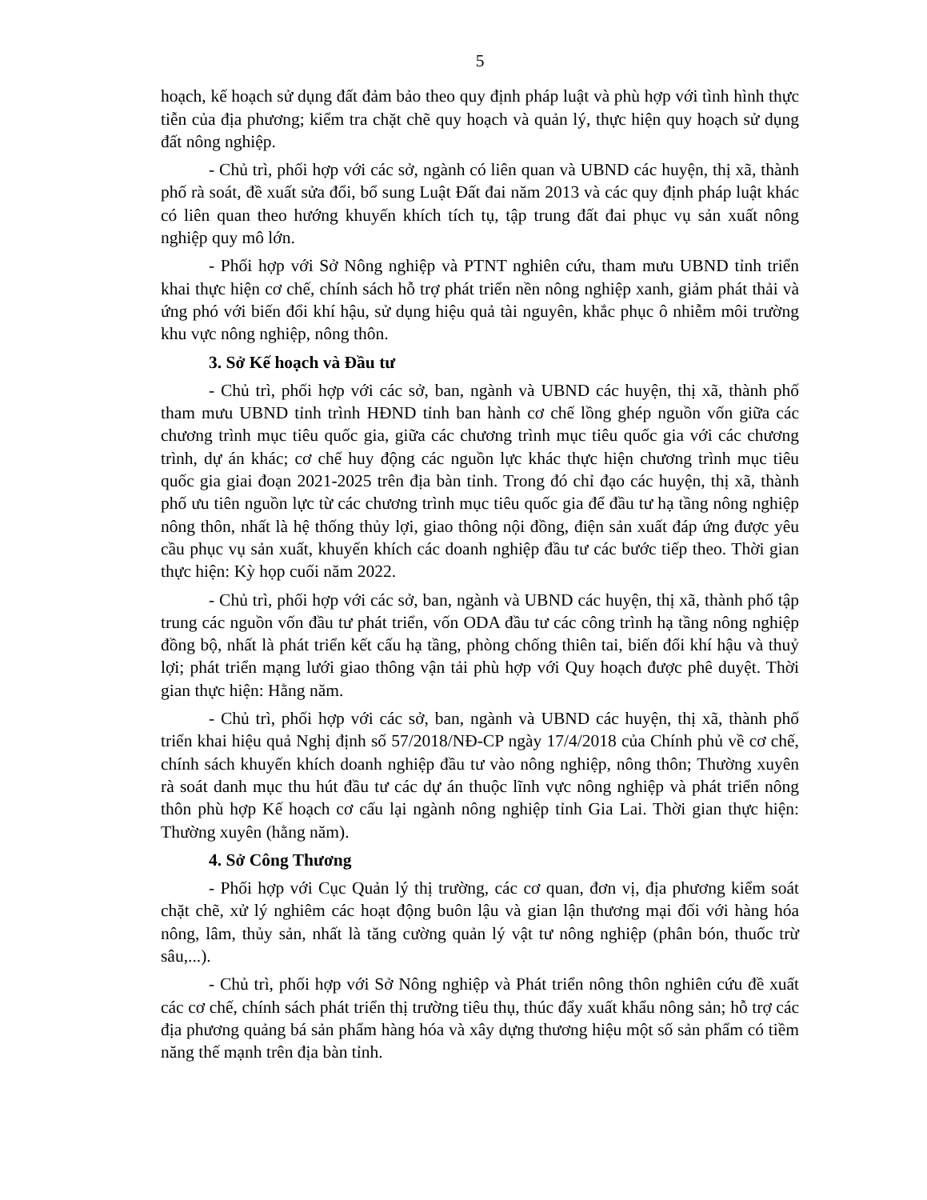5
hoạch, kế hoạch sử dụng đất đảm bảo theo quy định pháp luật và phù hợp với tình hình thực tiễn của địa phương; kiểm tra chặt chẽ quy hoạch và quản lý, thực hiện quy hoạch sử dụng đất nông nghiệp.
- Chủ trì, phối hợp với các sở, ngành có liên quan và UBND các huyện, thị xã, thành phố rà soát, đề xuất sửa đổi, bổ sung Luật Đất đai năm 2013 và các quy định pháp luật khác có liên quan theo hướng khuyến khích tích tụ, tập trung đất đai phục vụ sản xuất nông nghiệp quy mô lớn.
- Phối hợp với Sở Nông nghiệp và PTNT nghiên cứu, tham mưu UBND tỉnh triển khai thực hiện cơ chế, chính sách hỗ trợ phát triển nền nông nghiệp xanh, giảm phát thải và ứng phó với biến đổi khí hậu, sử dụng hiệu quả tài nguyên, khắc phục ô nhiễm môi trường khu vực nông nghiệp, nông thôn.
3. Sở Kế hoạch và Đầu tư
- Chủ trì, phối hợp với các sở, ban, ngành và UBND các huyện, thị xã, thành phố tham mưu UBND tỉnh trình HĐND tỉnh ban hành cơ chế lồng ghép nguồn vốn giữa các chương trình mục tiêu quốc gia, giữa các chương trình mục tiêu quốc gia với các chương trình, dự án khác; cơ chế huy động các nguồn lực khác thực hiện chương trình mục tiêu quốc gia giai đoạn 2021-2025 trên địa bàn tỉnh. Trong đó chỉ đạo các huyện, thị xã, thành phố ưu tiên nguồn lực từ các chương trình mục tiêu quốc gia để đầu tư hạ tầng nông nghiệp nông thôn, nhất là hệ thống thủy lợi, giao thông nội đồng, điện sản xuất đáp ứng được yêu cầu phục vụ sản xuất, khuyến khích các doanh nghiệp đầu tư các bước tiếp theo. Thời gian thực hiện: Kỳ họp cuối năm 2022.
- Chủ trì, phối hợp với các sở, ban, ngành và UBND các huyện, thị xã, thành phố tập trung các nguồn vốn đầu tư phát triển, vốn ODA đầu tư các công trình hạ tầng nông nghiệp đồng bộ, nhất là phát triển kết cấu hạ tầng, phòng chống thiên tai, biến đổi khí hậu và thuỷ lợi; phát triển mạng lưới giao thông vận tải phù hợp với Quy hoạch được phê duyệt. Thời gian thực hiện: Hằng năm.
- Chủ trì, phối hợp với các sở, ban, ngành và UBND các huyện, thị xã, thành phố triển khai hiệu quả Nghị định số 57/2018/NĐ-CP ngày 17/4/2018 của Chính phủ về cơ chế, chính sách khuyến khích doanh nghiệp đầu tư vào nông nghiệp, nông thôn; Thường xuyên rà soát danh mục thu hút đầu tư các dự án thuộc lĩnh vực nông nghiệp và phát triển nông thôn phù hợp Kế hoạch cơ cấu lại ngành nông nghiệp tỉnh Gia Lai. Thời gian thực hiện: Thường xuyên (hằng năm).
4. Sở Công Thương
- Phối hợp với Cục Quản lý thị trường, các cơ quan, đơn vị, địa phương kiểm soát chặt chẽ, xử lý nghiêm các hoạt động buôn lậu và gian lận thương mại đối với hàng hóa nông, lâm, thủy sản, nhất là tăng cường quản lý vật tư nông nghiệp (phân bón, thuốc trừ sâu,...).
- Chủ trì, phối hợp với Sở Nông nghiệp và Phát triển nông thôn nghiên cứu đề xuất các cơ chế, chính sách phát triển thị trường tiêu thụ, thúc đẩy xuất khẩu nông sản; hỗ trợ các địa phương quảng bá sản phẩm hàng hóa và xây dựng thương hiệu một số sản phẩm có tiềm năng thế mạnh trên địa bàn tỉnh.